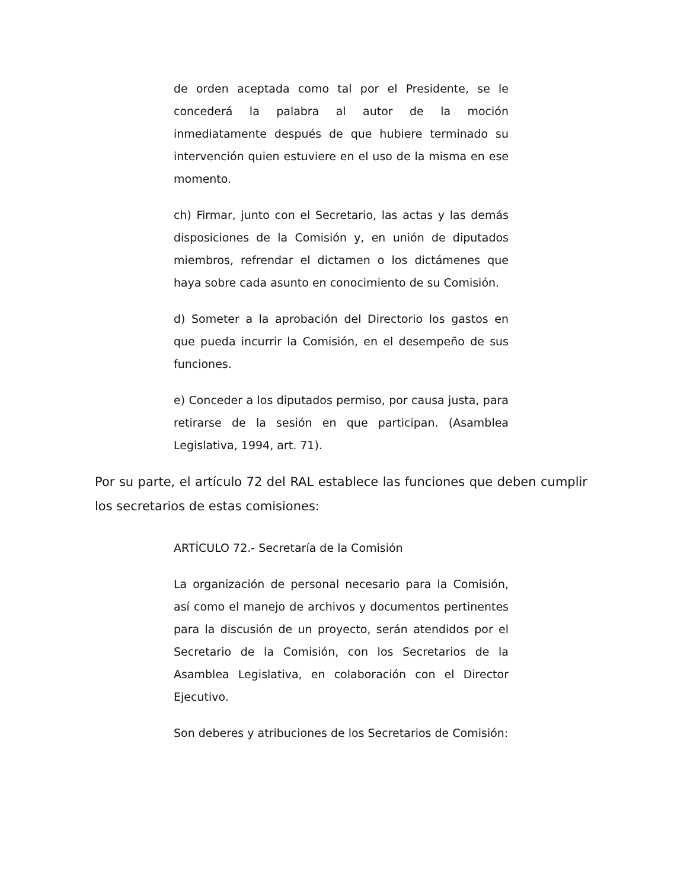de orden aceptada como tal por el Presidente, se le concederá la palabra al autor de la moción inmediatamente después de que hubiere terminado su intervención quien estuviere en el uso de la misma en ese momento.
ch) Firmar, junto con el Secretario, las actas y las demás disposiciones de la Comisión y, en unión de diputados miembros, refrendar el dictamen o los dictámenes que haya sobre cada asunto en conocimiento de su Comisión.
d) Someter a la aprobación del Directorio los gastos en que pueda incurrir la Comisión, en el desempeño de sus funciones.
e) Conceder a los diputados permiso, por causa justa, para retirarse de la sesión en que participan. (Asamblea Legislativa, 1994, art. 71).
Por su parte, el artículo 72 del RAL establece las funciones que deben cumplir los secretarios de estas comisiones:
ARTÍCULO 72.- Secretaría de la Comisión
La organización de personal necesario para la Comisión, así como el manejo de archivos y documentos pertinentes para la discusión de un proyecto, serán atendidos por el Secretario de la Comisión, con los Secretarios de la Asamblea Legislativa, en colaboración con el Director Ejecutivo.
Son deberes y atribuciones de los Secretarios de Comisión: